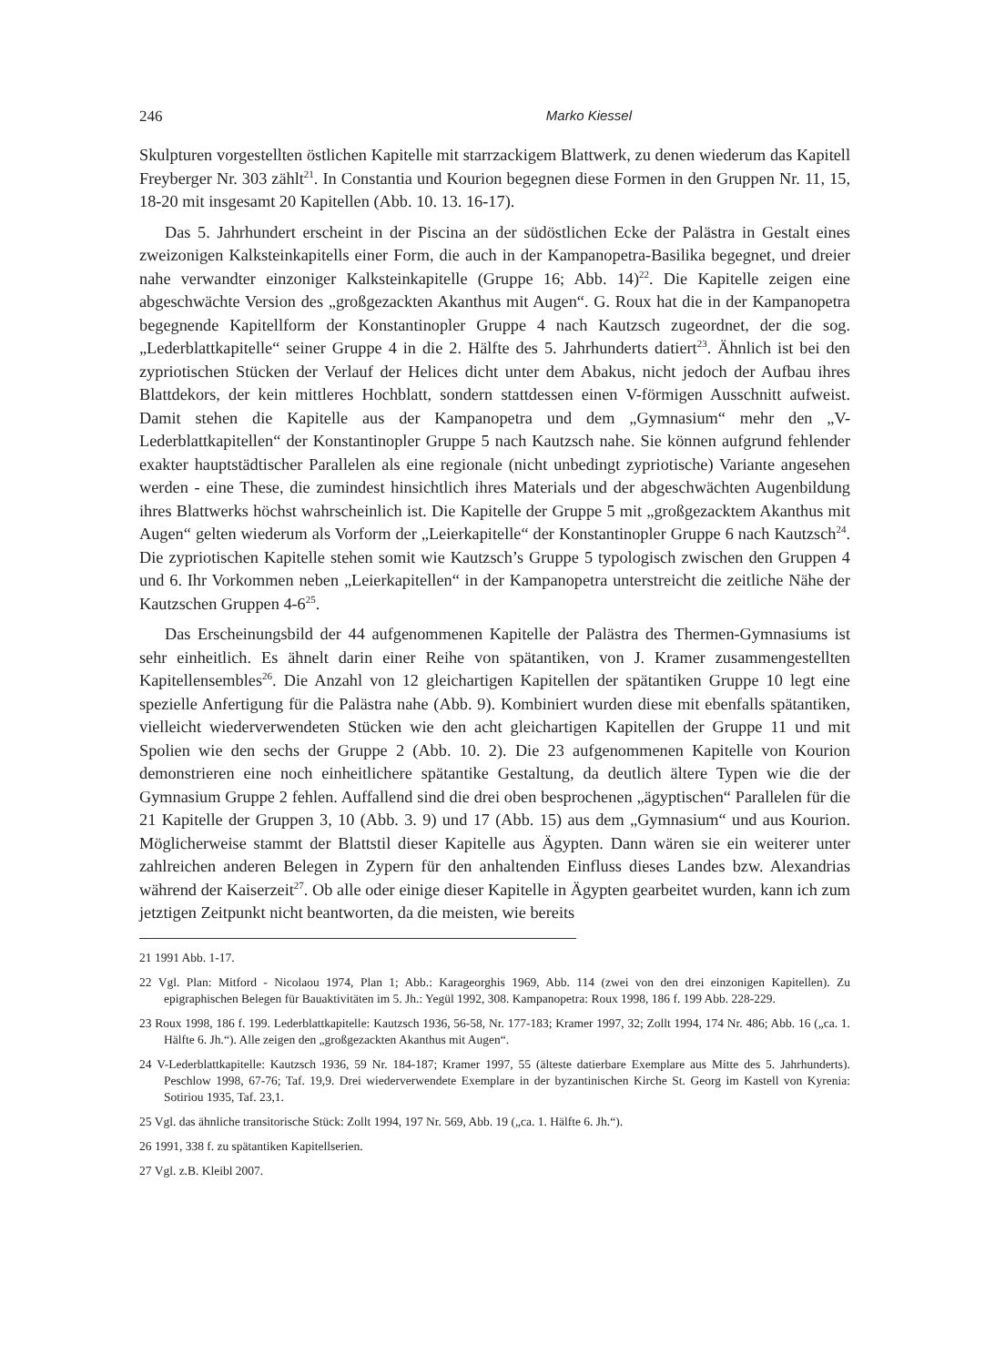246 Marko Kiessel
Skulpturen vorgestellten östlichen Kapitelle mit starrzackigem Blattwerk, zu denen wiederum das Kapitell Freyberger Nr. 303 zählt<sup>21</sup>. In Constantia und Kourion begegnen diese Formen in den Gruppen Nr. 11, 15, 18-20 mit insgesamt 20 Kapitellen (Abb. 10. 13. 16-17).
Das 5. Jahrhundert erscheint in der Piscina an der südöstlichen Ecke der Palästra in Gestalt eines zweizonigen Kalksteinkapitells einer Form, die auch in der Kampanopetra-Basilika begegnet, und dreier nahe verwandter einzoniger Kalksteinkapitelle (Gruppe 16; Abb. 14)<sup>22</sup>. Die Kapitelle zeigen eine abgeschwächte Version des „großgezackten Akanthus mit Augen“. G. Roux hat die in der Kampanopetra begegnende Kapitellform der Konstantinopler Gruppe 4 nach Kautzsch zugeordnet, der die sog. „Lederblattkapitelle“ seiner Gruppe 4 in die 2. Hälfte des 5. Jahrhunderts datiert<sup>23</sup>. Ähnlich ist bei den zypriotischen Stücken der Verlauf der Helices dicht unter dem Abakus, nicht jedoch der Aufbau ihres Blattdekors, der kein mittleres Hochblatt, sondern stattdessen einen V-förmigen Ausschnitt aufweist. Damit stehen die Kapitelle aus der Kampanopetra und dem „Gymnasium“ mehr den „V-Lederblattkapitellen“ der Konstantinopler Gruppe 5 nach Kautzsch nahe. Sie können aufgrund fehlender exakter hauptstädtischer Parallelen als eine regionale (nicht unbedingt zypriotische) Variante angesehen werden - eine These, die zumindest hinsichtlich ihres Materials und der abgeschwächten Augenbildung ihres Blattwerks höchst wahrscheinlich ist. Die Kapitelle der Gruppe 5 mit „großgezacktem Akanthus mit Augen“ gelten wiederum als Vorform der „Leierkapitelle“ der Konstantinopler Gruppe 6 nach Kautzsch<sup>24</sup>. Die zypriotischen Kapitelle stehen somit wie Kautzsch’s Gruppe 5 typologisch zwischen den Gruppen 4 und 6. Ihr Vorkommen neben „Leierkapitellen“ in der Kampanopetra unterstreicht die zeitliche Nähe der Kautzschen Gruppen 4-6<sup>25</sup>.
Das Erscheinungsbild der 44 aufgenommenen Kapitelle der Palästra des Thermen-Gymnasiums ist sehr einheitlich. Es ähnelt darin einer Reihe von spätantiken, von J. Kramer zusammengestellten Kapitellensembles<sup>26</sup>. Die Anzahl von 12 gleichartigen Kapitellen der spätantiken Gruppe 10 legt eine spezielle Anfertigung für die Palästra nahe (Abb. 9). Kombiniert wurden diese mit ebenfalls spätantiken, vielleicht wiederverwendeten Stücken wie den acht gleichartigen Kapitellen der Gruppe 11 und mit Spolien wie den sechs der Gruppe 2 (Abb. 10. 2). Die 23 aufgenommenen Kapitelle von Kourion demonstrieren eine noch einheitlichere spätantike Gestaltung, da deutlich ältere Typen wie die der Gymnasium Gruppe 2 fehlen. Auffallend sind die drei oben besprochenen „ägyptischen“ Parallelen für die 21 Kapitelle der Gruppen 3, 10 (Abb. 3. 9) und 17 (Abb. 15) aus dem „Gymnasium“ und aus Kourion. Möglicherweise stammt der Blattstil dieser Kapitelle aus Ägypten. Dann wären sie ein weiterer unter zahlreichen anderen Belegen in Zypern für den anhaltenden Einfluss dieses Landes bzw. Alexandrias während der Kaiserzeit<sup>27</sup>. Ob alle oder einige dieser Kapitelle in Ägypten gearbeitet wurden, kann ich zum jetztigen Zeitpunkt nicht beantworten, da die meisten, wie bereits
21 1991 Abb. 1-17.
22 Vgl. Plan: Mitford - Nicolaou 1974, Plan 1; Abb.: Karageorghis 1969, Abb. 114 (zwei von den drei einzonigen Kapitellen). Zu epigraphischen Belegen für Bauaktivitäten im 5. Jh.: Yegül 1992, 308. Kampanopetra: Roux 1998, 186 f. 199 Abb. 228-229.
23 Roux 1998, 186 f. 199. Lederblattkapitelle: Kautzsch 1936, 56-58, Nr. 177-183; Kramer 1997, 32; Zollt 1994, 174 Nr. 486; Abb. 16 („ca. 1. Hälfte 6. Jh.“). Alle zeigen den „großgezackten Akanthus mit Augen“.
24 V-Lederblattkapitelle: Kautzsch 1936, 59 Nr. 184-187; Kramer 1997, 55 (älteste datierbare Exemplare aus Mitte des 5. Jahrhunderts). Peschlow 1998, 67-76; Taf. 19,9. Drei wiederverwendete Exemplare in der byzantinischen Kirche St. Georg im Kastell von Kyrenia: Sotiriou 1935, Taf. 23,1.
25 Vgl. das ähnliche transitorische Stück: Zollt 1994, 197 Nr. 569, Abb. 19 („ca. 1. Hälfte 6. Jh.“).
26 1991, 338 f. zu spätantiken Kapitellserien.
27 Vgl. z.B. Kleibl 2007.